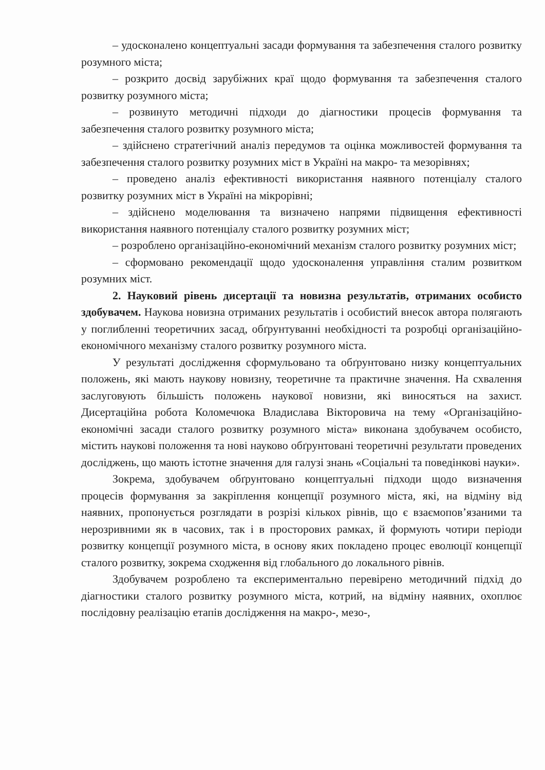– удосконалено концептуальні засади формування та забезпечення сталого розвитку розумного міста;
– розкрито досвід зарубіжних краї щодо формування та забезпечення сталого розвитку розумного міста;
– розвинуто методичні підходи до діагностики процесів формування та забезпечення сталого розвитку розумного міста;
– здійснено стратегічний аналіз передумов та оцінка можливостей формування та забезпечення сталого розвитку розумних міст в Україні на макро- та мезорівнях;
– проведено аналіз ефективності використання наявного потенціалу сталого розвитку розумних міст в Україні на мікрорівні;
– здійснено моделювання та визначено напрями підвищення ефективності використання наявного потенціалу сталого розвитку розумних міст;
– розроблено організаційно-економічний механізм сталого розвитку розумних міст;
– сформовано рекомендації щодо удосконалення управління сталим розвитком розумних міст.
2. Науковий рівень дисертації та новизна результатів, отриманих особисто здобувачем. Наукова новизна отриманих результатів і особистий внесок автора полягають у поглибленні теоретичних засад, обґрунтуванні необхідності та розробці організаційно-економічного механізму сталого розвитку розумного міста.
У результаті дослідження сформульовано та обґрунтовано низку концептуальних положень, які мають наукову новизну, теоретичне та практичне значення. На схвалення заслуговують більшість положень наукової новизни, які виносяться на захист. Дисертаційна робота Коломечюка Владислава Вікторовича на тему «Організаційно-економічні засади сталого розвитку розумного міста» виконана здобувачем особисто, містить наукові положення та нові науково обґрунтовані теоретичні результати проведених досліджень, що мають істотне значення для галузі знань «Соціальні та поведінкові науки».
Зокрема, здобувачем обґрунтовано концептуальні підходи щодо визначення процесів формування за закріплення концепції розумного міста, які, на відміну від наявних, пропонується розглядати в розрізі кількох рівнів, що є взаємопов’язаними та нерозривними як в часових, так і в просторових рамках, й формують чотири періоди розвитку концепції розумного міста, в основу яких покладено процес еволюції концепції сталого розвитку, зокрема сходження від глобального до локального рівнів.
Здобувачем розроблено та експериментально перевірено методичний підхід до діагностики сталого розвитку розумного міста, котрий, на відміну наявних, охоплює послідовну реалізацію етапів дослідження на макро-, мезо-,